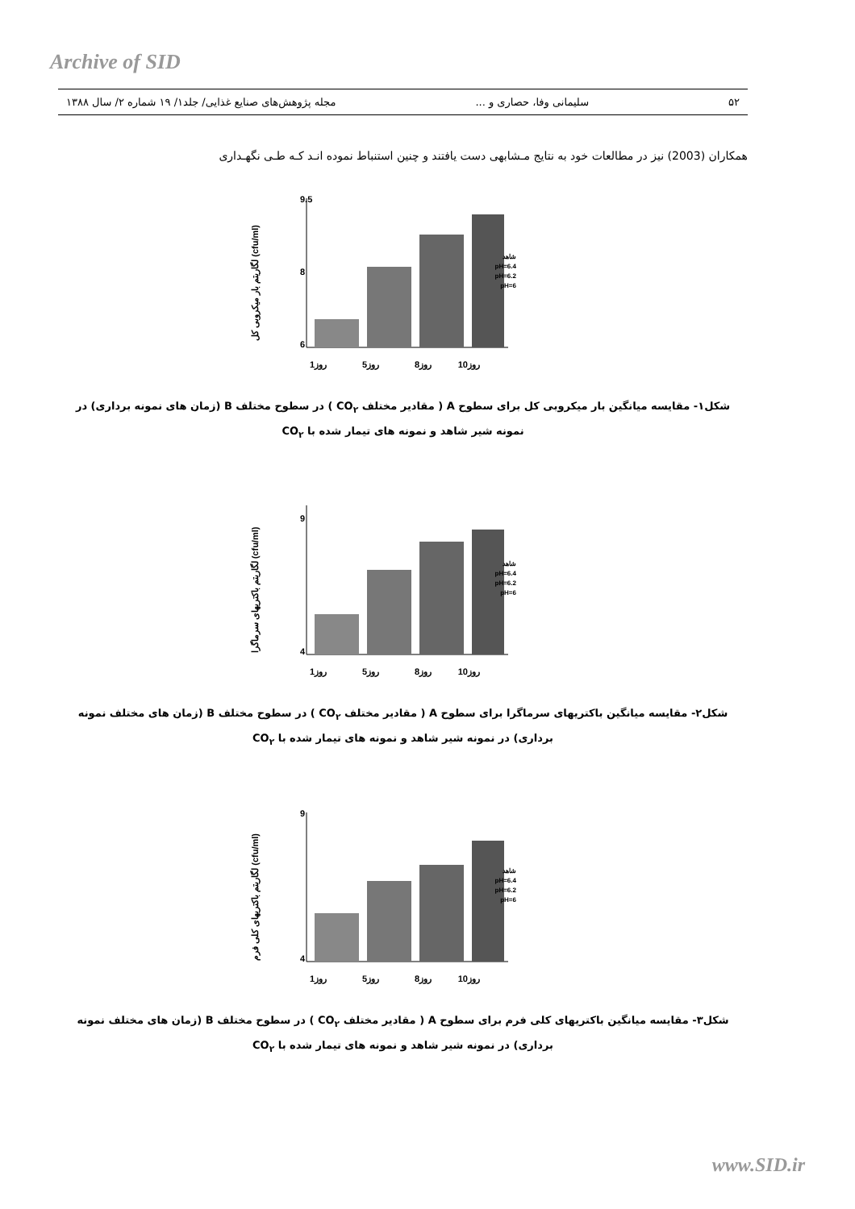Archive of SID
۵۲ سلیمانی وفا، حصاری و ... مجله پژوهش‌های صنایع غذایی/ جلد۱/ ۱۹ شماره ۲/ سال ۱۳۸۸
همکاران (2003) نیز در مطالعات خود به نتایج مـشابهی دست یافتند و چنین استنباط نموده انـد کـه طـی نگهـداری
(cfu/ml) لگاریتم بار میکروبی کل
9.5
6
8
روز1
روز5
روز8
روز10
شاهد
pH=6.4
pH=6.2
pH=6
شکل۱- مقایسه میانگین بار میکروبی کل برای سطوح A ( مقادیر مختلف CO<sub>۲</sub> ) در سطوح مختلف B (زمان های نمونه برداری) در نمونه شیر شاهد و نمونه های تیمار شده با CO<sub>۲</sub>
(cfu/ml) لگاریتم باکتریهای سرماگرا
9
4
روز1
روز5
روز8
روز10
شاهد
pH=6.4
pH=6.2
pH=6
شکل۲- مقایسه میانگین باکتریهای سرماگرا برای سطوح A ( مقادیر مختلف CO<sub>۲</sub> ) در سطوح مختلف B (زمان های مختلف نمونه برداری) در نمونه شیر شاهد و نمونه های تیمار شده با CO<sub>۲</sub>
(cfu/ml) لگاریتم باکتریهای کلی فرم
9
4
روز1
روز5
روز8
روز10
شاهد
pH=6.4
pH=6.2
pH=6
شکل۳- مقایسه میانگین باکتریهای کلی فرم برای سطوح A ( مقادیر مختلف CO<sub>۲</sub> ) در سطوح مختلف B (زمان های مختلف نمونه برداری) در نمونه شیر شاهد و نمونه های تیمار شده با CO<sub>۲</sub>
www.SID.ir